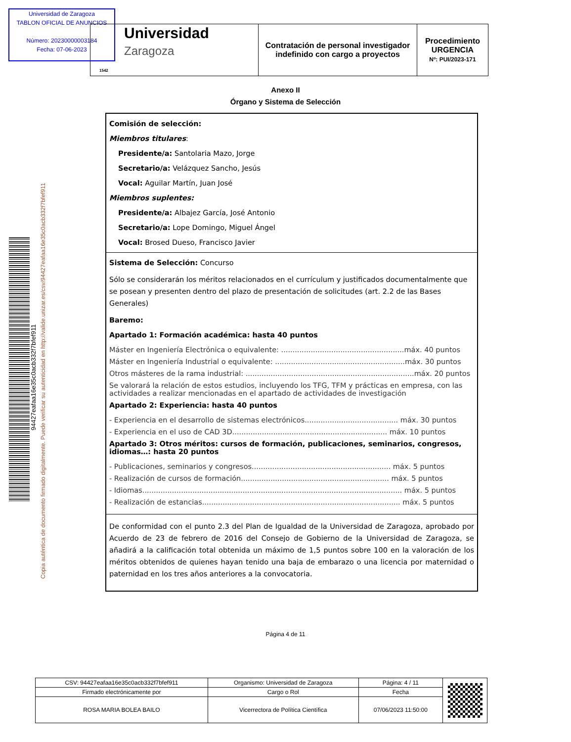Universidad de Zaragoza
TABLON OFICIAL DE ANUNCIOS
Número: 20230000003184
Fecha: 07-06-2023
| Universidad Zaragoza 1542 | Contratación de personal investigador indefinido con cargo a proyectos | Procedimiento URGENCIA Nº: PUI/2023-171 |
94427eafaa16e35c0acb332f7bfef911
Copia auténtica de documento firmado digitalmente. Puede verificar su autenticidad en http://valide.unizar.es/csv/94427eafaa16e35c0acb332f7bfef911
Anexo II
Órgano y Sistema de Selección
Comisión de selección:
Miembros titulares:
Presidente/a: Santolaria Mazo, Jorge
Secretario/a: Velázquez Sancho, Jesús
Vocal: Aguilar Martín, Juan José
Miembros suplentes:
Presidente/a: Albajez García, José Antonio
Secretario/a: Lope Domingo, Miguel Ángel
Vocal: Brosed Dueso, Francisco Javier
Sistema de Selección: Concurso
Sólo se considerarán los méritos relacionados en el currículum y justificados documentalmente que se posean y presenten dentro del plazo de presentación de solicitudes (art. 2.2 de las Bases Generales)
Baremo:
Apartado 1: Formación académica: hasta 40 puntos
Máster en Ingeniería Electrónica o equivalente: ......................................................máx. 40 puntos
Máster en Ingeniería Industrial o equivalente: .........................................................máx. 30 puntos
Otros másteres de la rama industrial: ..........................................................................máx. 20 puntos
Se valorará la relación de estos estudios, incluyendo los TFG, TFM y prácticas en empresa, con las actividades a realizar mencionadas en el apartado de actividades de investigación
Apartado 2: Experiencia: hasta 40 puntos
- Experiencia en el desarrollo de sistemas electrónicos......................................... máx. 30 puntos
- Experiencia en el uso de CAD 3D.................................................................... máx. 10 puntos
Apartado 3: Otros méritos: cursos de formación, publicaciones, seminarios, congresos, idiomas…: hasta 20 puntos
- Publicaciones, seminarios y congresos............................................................. máx. 5 puntos
- Realización de cursos de formación................................................................. máx. 5 puntos
- Idiomas.................................................................................................................. máx. 5 puntos
- Realización de estancias....................................................................................... máx. 5 puntos
De conformidad con el punto 2.3 del Plan de Igualdad de la Universidad de Zaragoza, aprobado por Acuerdo de 23 de febrero de 2016 del Consejo de Gobierno de la Universidad de Zaragoza, se añadirá a la calificación total obtenida un máximo de 1,5 puntos sobre 100 en la valoración de los méritos obtenidos de quienes hayan tenido una baja de embarazo o una licencia por maternidad o paternidad en los tres años anteriores a la convocatoria.
Página 4 de 11
| CSV: 94427eafaa16e35c0acb332f7bfef911 | Organismo: Universidad de Zaragoza | Página: 4 / 11 | |
| Firmado electrónicamente por | Cargo o Rol | Fecha | |
| ROSA MARIA BOLEA BAILO | Vicerrectora de Política Científica | 07/06/2023 11:50:00 | |